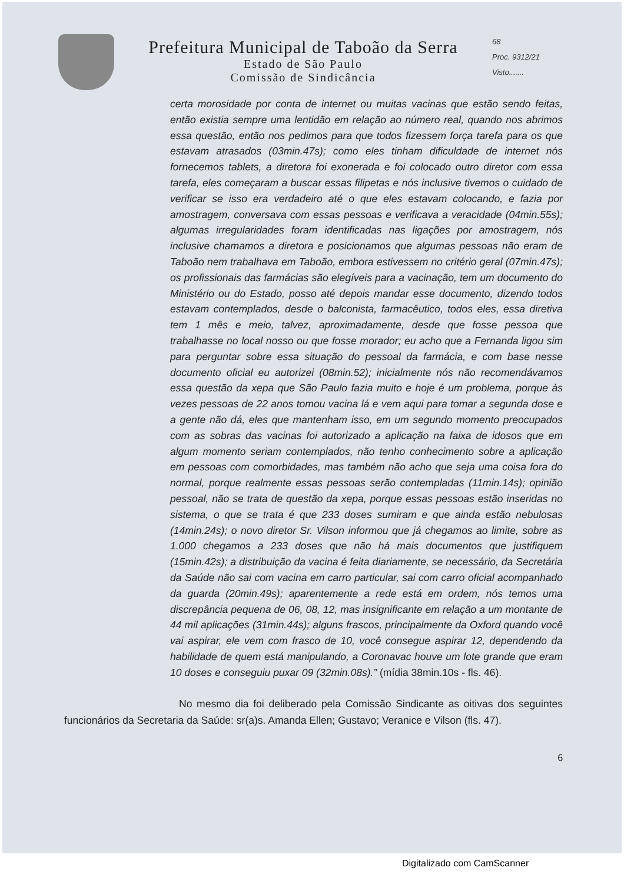Prefeitura Municipal de Taboão da Serra
Estado de São Paulo
Comissão de Sindicância
68
Proc. 9312/21
Visto.......
certa morosidade por conta de internet ou muitas vacinas que estão sendo feitas, então existia sempre uma lentidão em relação ao número real, quando nos abrimos essa questão, então nos pedimos para que todos fizessem força tarefa para os que estavam atrasados (03min.47s); como eles tinham dificuldade de internet nós fornecemos tablets, a diretora foi exonerada e foi colocado outro diretor com essa tarefa, eles começaram a buscar essas filipetas e nós inclusive tivemos o cuidado de verificar se isso era verdadeiro até o que eles estavam colocando, e fazia por amostragem, conversava com essas pessoas e verificava a veracidade (04min.55s); algumas irregularidades foram identificadas nas ligações por amostragem, nós inclusive chamamos a diretora e posicionamos que algumas pessoas não eram de Taboão nem trabalhava em Taboão, embora estivessem no critério geral (07min.47s); os profissionais das farmácias são elegíveis para a vacinação, tem um documento do Ministério ou do Estado, posso até depois mandar esse documento, dizendo todos estavam contemplados, desde o balconista, farmacêutico, todos eles, essa diretiva tem 1 mês e meio, talvez, aproximadamente, desde que fosse pessoa que trabalhasse no local nosso ou que fosse morador; eu acho que a Fernanda ligou sim para perguntar sobre essa situação do pessoal da farmácia, e com base nesse documento oficial eu autorizei (08min.52); inicialmente nós não recomendávamos essa questão da xepa que São Paulo fazia muito e hoje é um problema, porque às vezes pessoas de 22 anos tomou vacina lá e vem aqui para tomar a segunda dose e a gente não dá, eles que mantenham isso, em um segundo momento preocupados com as sobras das vacinas foi autorizado a aplicação na faixa de idosos que em algum momento seriam contemplados, não tenho conhecimento sobre a aplicação em pessoas com comorbidades, mas também não acho que seja uma coisa fora do normal, porque realmente essas pessoas serão contempladas (11min.14s); opinião pessoal, não se trata de questão da xepa, porque essas pessoas estão inseridas no sistema, o que se trata é que 233 doses sumiram e que ainda estão nebulosas (14min.24s); o novo diretor Sr. Vilson informou que já chegamos ao limite, sobre as 1.000 chegamos a 233 doses que não há mais documentos que justifiquem (15min.42s); a distribuição da vacina é feita diariamente, se necessário, da Secretária da Saúde não sai com vacina em carro particular, sai com carro oficial acompanhado da guarda (20min.49s); aparentemente a rede está em ordem, nós temos uma discrepância pequena de 06, 08, 12, mas insignificante em relação a um montante de 44 mil aplicações (31min.44s); alguns frascos, principalmente da Oxford quando você vai aspirar, ele vem com frasco de 10, você consegue aspirar 12, dependendo da habilidade de quem está manipulando, a Coronavac houve um lote grande que eram 10 doses e conseguiu puxar 09 (32min.08s).” (mídia 38min.10s - fls. 46).
No mesmo dia foi deliberado pela Comissão Sindicante as oitivas dos seguintes funcionários da Secretaria da Saúde: sr(a)s. Amanda Ellen; Gustavo; Veranice e Vilson (fls. 47).
6
Digitalizado com CamScanner